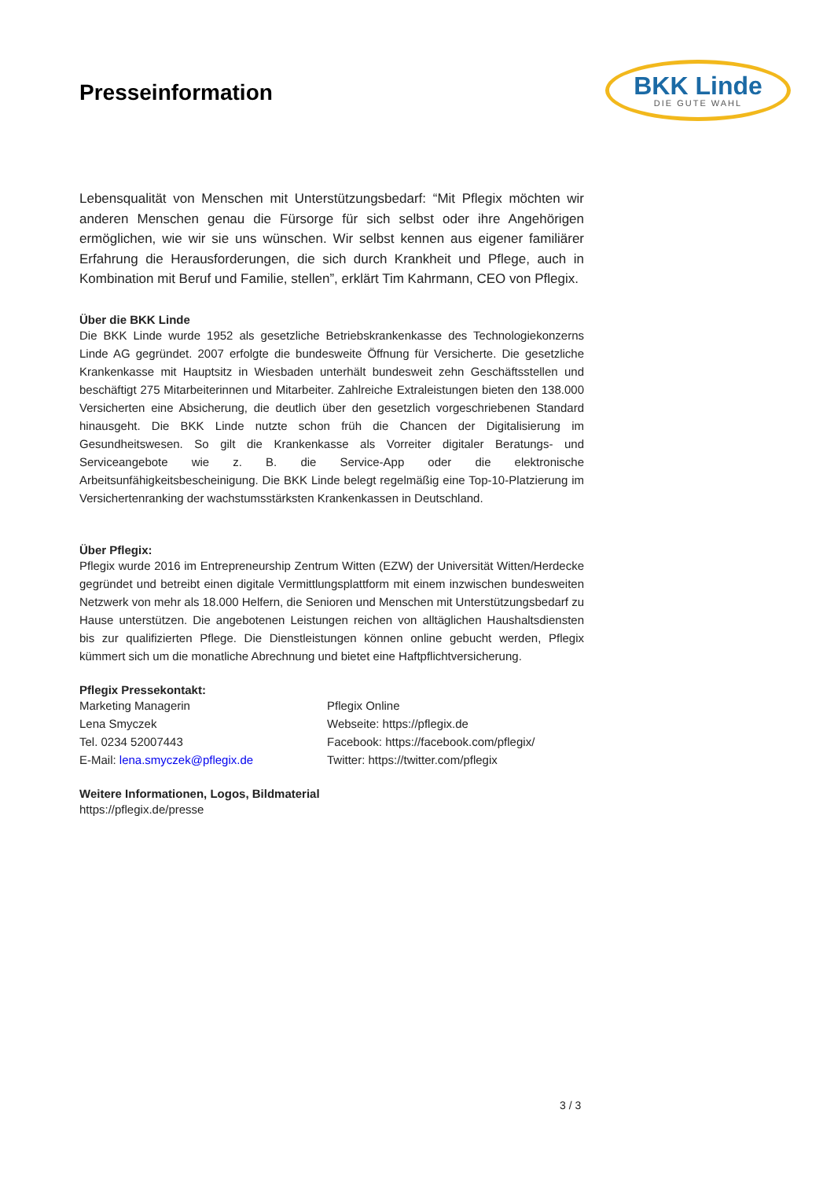Presseinformation
BKK Linde
DIE GUTE WAHL
Lebensqualität von Menschen mit Unterstützungsbedarf: “Mit Pflegix möchten wir anderen Menschen genau die Fürsorge für sich selbst oder ihre Angehörigen ermöglichen, wie wir sie uns wünschen. Wir selbst kennen aus eigener familiärer Erfahrung die Herausforderungen, die sich durch Krankheit und Pflege, auch in Kombination mit Beruf und Familie, stellen”, erklärt Tim Kahrmann, CEO von Pflegix.
Über die BKK Linde
Die BKK Linde wurde 1952 als gesetzliche Betriebskrankenkasse des Technologiekonzerns Linde AG gegründet. 2007 erfolgte die bundesweite Öffnung für Versicherte. Die gesetzliche Krankenkasse mit Hauptsitz in Wiesbaden unterhält bundesweit zehn Geschäftsstellen und beschäftigt 275 Mitarbeiterinnen und Mitarbeiter. Zahlreiche Extraleistungen bieten den 138.000 Versicherten eine Absicherung, die deutlich über den gesetzlich vorgeschriebenen Standard hinausgeht. Die BKK Linde nutzte schon früh die Chancen der Digitalisierung im Gesundheitswesen. So gilt die Krankenkasse als Vorreiter digitaler Beratungs- und Serviceangebote wie z. B. die Service-App oder die elektronische Arbeitsunfähigkeitsbescheinigung. Die BKK Linde belegt regelmäßig eine Top-10-Platzierung im Versichertenranking der wachstumsstärksten Krankenkassen in Deutschland.
Über Pflegix:
Pflegix wurde 2016 im Entrepreneurship Zentrum Witten (EZW) der Universität Witten/Herdecke gegründet und betreibt einen digitale Vermittlungsplattform mit einem inzwischen bundesweiten Netzwerk von mehr als 18.000 Helfern, die Senioren und Menschen mit Unterstützungsbedarf zu Hause unterstützen. Die angebotenen Leistungen reichen von alltäglichen Haushaltsdiensten bis zur qualifizierten Pflege. Die Dienstleistungen können online gebucht werden, Pflegix kümmert sich um die monatliche Abrechnung und bietet eine Haftpflichtversicherung.
Pflegix Pressekontakt:
Marketing Managerin
Lena Smyczek
Tel. 0234 52007443
E-Mail: lena.smyczek@pflegix.de
Pflegix Online
Webseite: https://pflegix.de
Facebook: https://facebook.com/pflegix/
Twitter: https://twitter.com/pflegix
Weitere Informationen, Logos, Bildmaterial
https://pflegix.de/presse
3 / 3